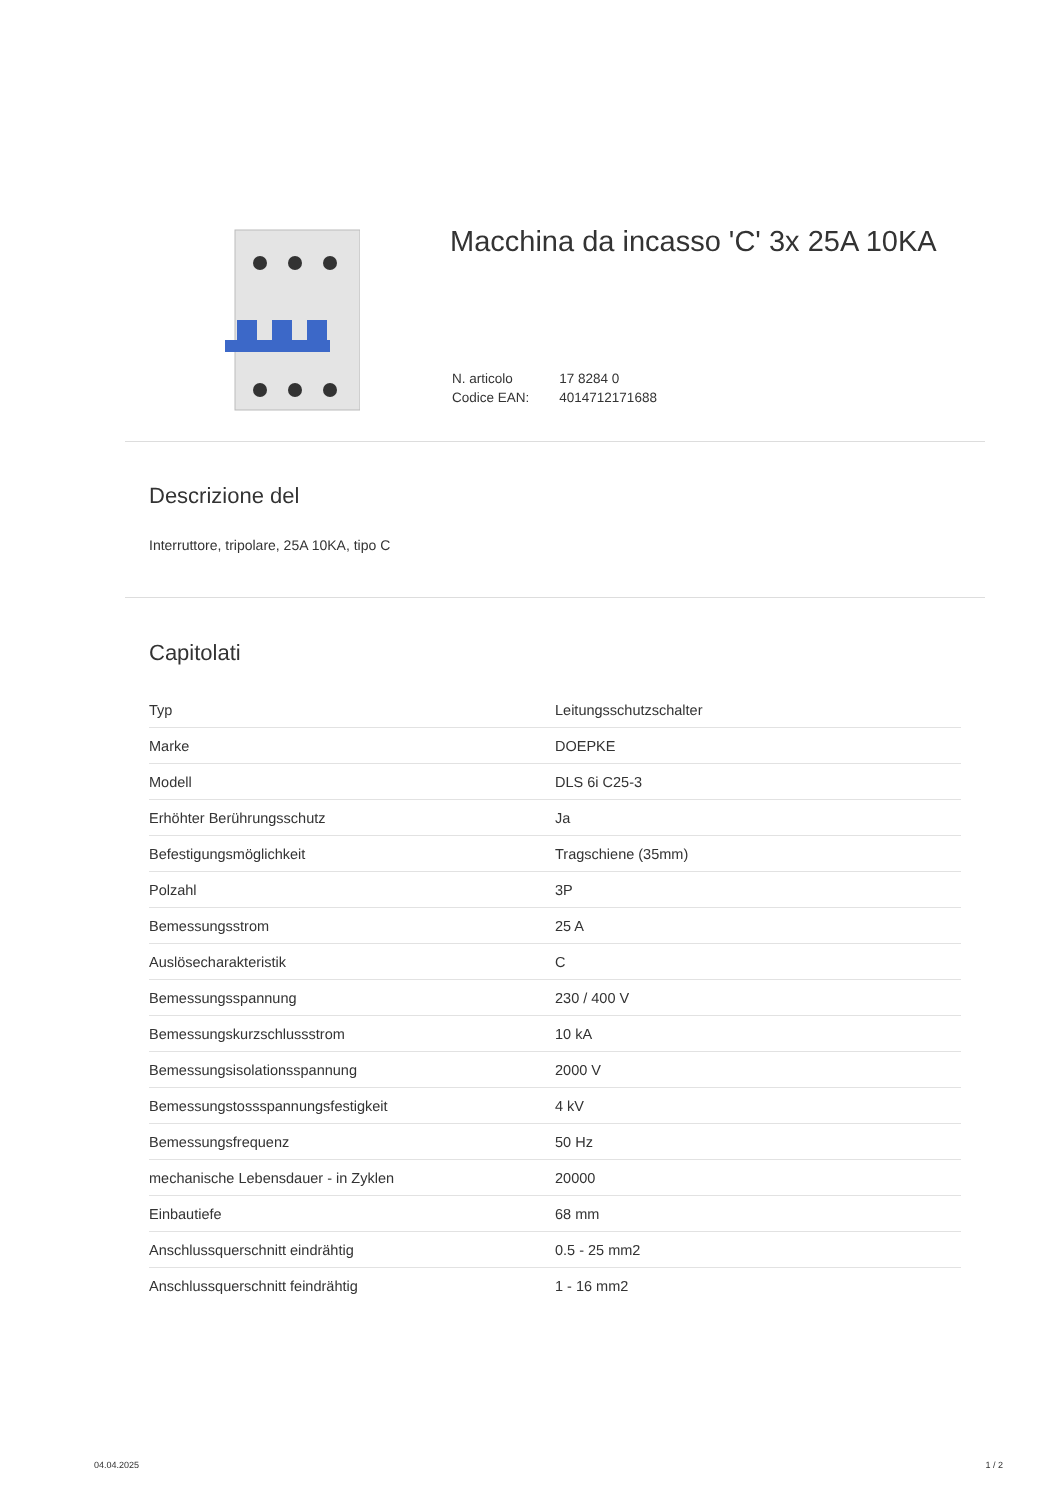Macchina da incasso 'C' 3x 25A 10KA
| N. articolo | 17 8284 0 |
| Codice EAN: | 4014712171688 |
Descrizione del
Interruttore, tripolare, 25A 10KA, tipo C
Capitolati
| Typ | Leitungsschutzschalter |
| Marke | DOEPKE |
| Modell | DLS 6i C25-3 |
| Erhöhter Berührungsschutz | Ja |
| Befestigungsmöglichkeit | Tragschiene (35mm) |
| Polzahl | 3P |
| Bemessungsstrom | 25 A |
| Auslösecharakteristik | C |
| Bemessungsspannung | 230 / 400 V |
| Bemessungskurzschlussstrom | 10 kA |
| Bemessungsisolationsspannung | 2000 V |
| Bemessungstossspannungsfestigkeit | 4 kV |
| Bemessungsfrequenz | 50 Hz |
| mechanische Lebensdauer - in Zyklen | 20000 |
| Einbautiefe | 68 mm |
| Anschlussquerschnitt eindrähtig | 0.5 - 25 mm2 |
| Anschlussquerschnitt feindrähtig | 1 - 16 mm2 |
04.04.2025 1 / 2